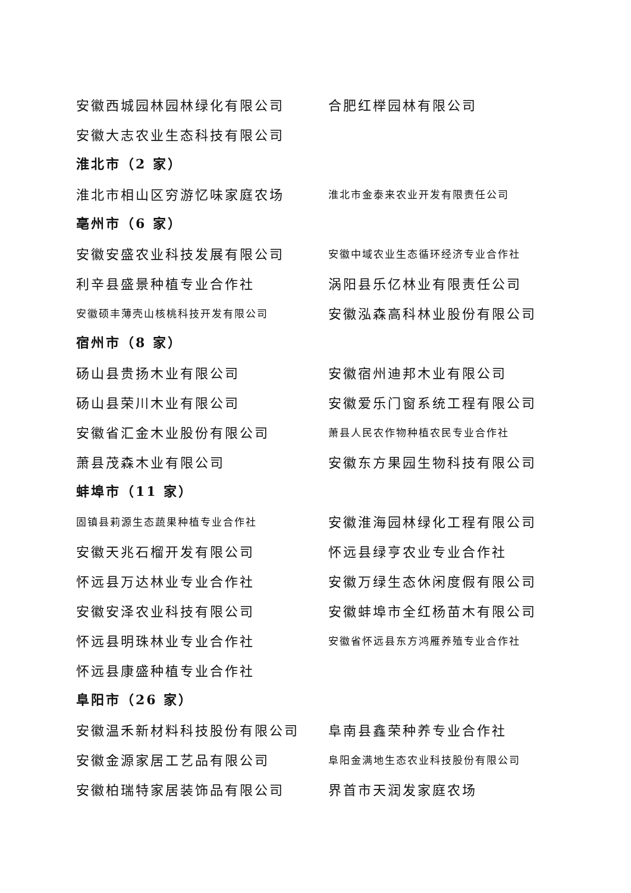安徽西城园林园林绿化有限公司 合肥红榉园林有限公司
安徽大志农业生态科技有限公司
淮北市（2 家）
淮北市相山区穷游忆味家庭农场 淮北市金泰来农业开发有限责任公司
亳州市（6 家）
安徽安盛农业科技发展有限公司 安徽中域农业生态循环经济专业合作社
利辛县盛景种植专业合作社 涡阳县乐亿林业有限责任公司
安徽硕丰薄壳山核桃科技开发有限公司 安徽泓森高科林业股份有限公司
宿州市（8 家）
砀山县贵扬木业有限公司 安徽宿州迪邦木业有限公司
砀山县荣川木业有限公司 安徽爱乐门窗系统工程有限公司
安徽省汇金木业股份有限公司 萧县人民农作物种植农民专业合作社
萧县茂森木业有限公司 安徽东方果园生物科技有限公司
蚌埠市（11 家）
固镇县莉源生态蔬果种植专业合作社 安徽淮海园林绿化工程有限公司
安徽天兆石榴开发有限公司 怀远县绿亨农业专业合作社
怀远县万达林业专业合作社 安徽万绿生态休闲度假有限公司
安徽安泽农业科技有限公司 安徽蚌埠市全红杨苗木有限公司
怀远县明珠林业专业合作社 安徽省怀远县东方鸿雁养殖专业合作社
怀远县康盛种植专业合作社
阜阳市（26 家）
安徽温禾新材料科技股份有限公司 阜南县鑫荣种养专业合作社
安徽金源家居工艺品有限公司 阜阳金满地生态农业科技股份有限公司
安徽柏瑞特家居装饰品有限公司 界首市天润发家庭农场